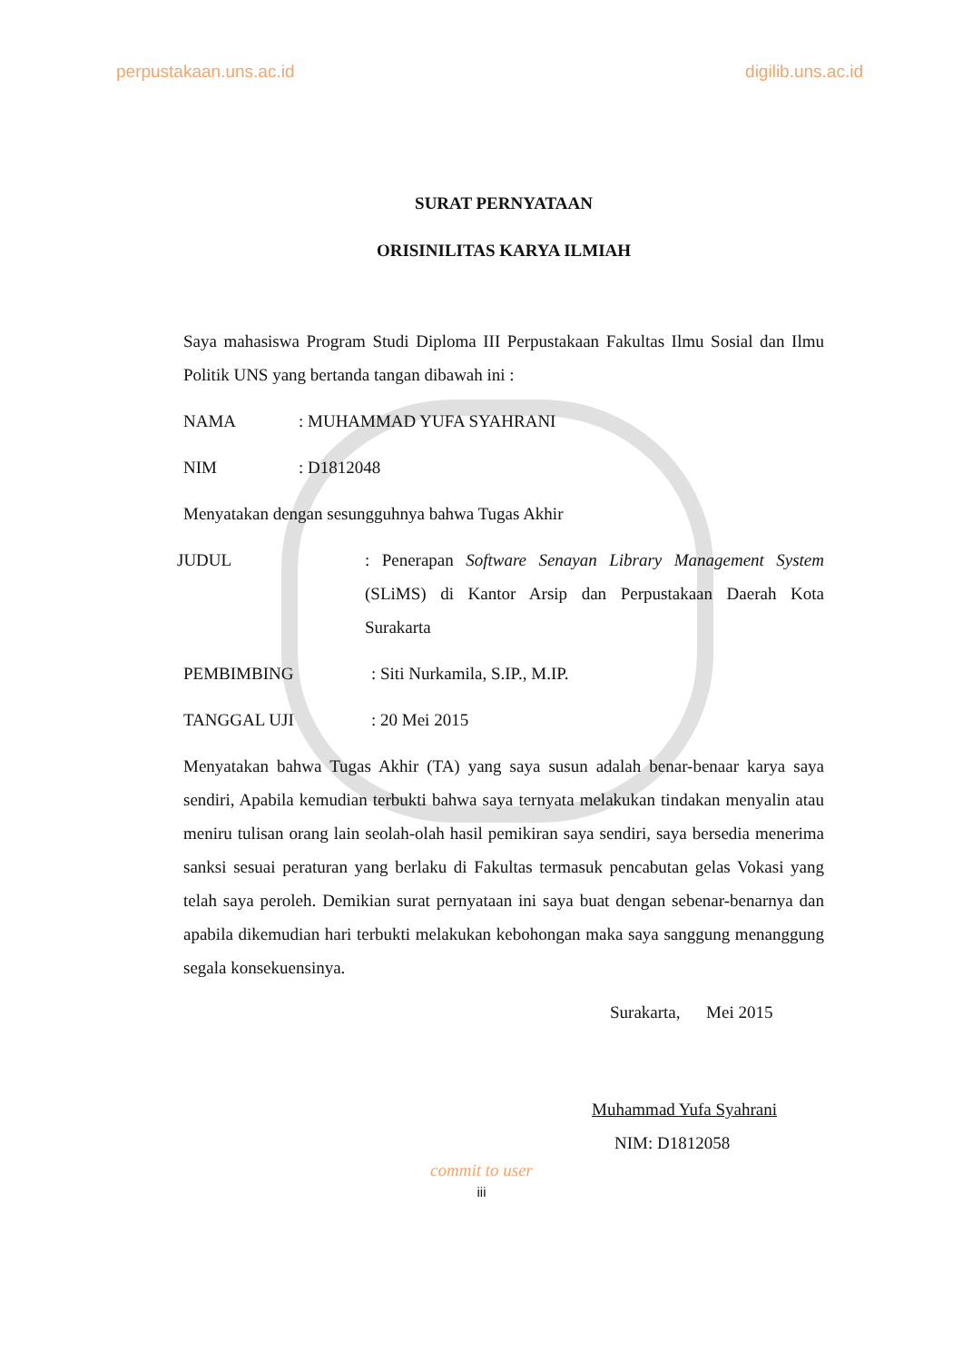perpustakaan.uns.ac.id digilib.uns.ac.id
SURAT PERNYATAAN
ORISINILITAS KARYA ILMIAH
Saya mahasiswa Program Studi Diploma III Perpustakaan Fakultas Ilmu Sosial dan Ilmu Politik UNS yang bertanda tangan dibawah ini :
NAMA: MUHAMMAD YUFA SYAHRANI
NIM: D1812048
Menyatakan dengan sesungguhnya bahwa Tugas Akhir
JUDUL
: Penerapan Software Senayan Library Management System (SLiMS) di Kantor Arsip dan Perpustakaan Daerah Kota Surakarta
PEMBIMBING: Siti Nurkamila, S.IP., M.IP.
TANGGAL UJI: 20 Mei 2015
Menyatakan bahwa Tugas Akhir (TA) yang saya susun adalah benar-benaar karya saya sendiri, Apabila kemudian terbukti bahwa saya ternyata melakukan tindakan menyalin atau meniru tulisan orang lain seolah-olah hasil pemikiran saya sendiri, saya bersedia menerima sanksi sesuai peraturan yang berlaku di Fakultas termasuk pencabutan gelas Vokasi yang telah saya peroleh. Demikian surat pernyataan ini saya buat dengan sebenar-benarnya dan apabila dikemudian hari terbukti melakukan kebohongan maka saya sanggung menanggung segala konsekuensinya.
Surakarta, Mei 2015
Muhammad Yufa Syahrani
NIM: D1812058
commit to user
iii